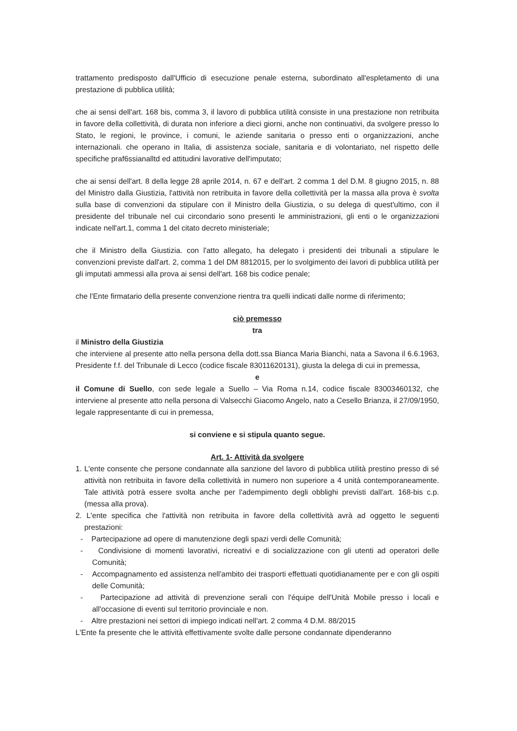trattamento predisposto dall'Ufficio di esecuzione penale esterna, subordinato all'espletamento di una prestazione di pubblica utilità;
che ai sensi dell'art. 168 bis, comma 3, il lavoro di pubblica utilità consiste in una prestazione non retribuita in favore della collettività, di durata non inferiore a dieci giorni, anche non continuativi, da svolgere presso lo Stato, le regioni, le province, i comuni, le aziende sanitaria o presso enti o organizzazioni, anche internazionali. che operano in Italia, di assistenza sociale, sanitaria e di volontariato, nel rispetto delle specifiche praf6ssianalltd ed attitudini lavorative dell'imputato;
che ai sensi dell'art. 8 della legge 28 aprile 2014, n. 67 e dell'art. 2 comma 1 del D.M. 8 giugno 2015, n. 88 del Ministro dalla Giustizia, l'attività non retribuita in favore della collettività per la massa alla prova è svolta sulla base di convenzioni da stipulare con il Ministro della Giustizia, o su delega di quest'ultimo, con il presidente del tribunale nel cui circondario sono presenti le amministrazioni, gli enti o le organizzazioni indicate nell'art.1, comma 1 del citato decreto ministeriale;
che il Ministro della Giustizia. con l'atto allegato, ha delegato i presidenti dei tribunali a stipulare le convenzioni previste dall'art. 2, comma 1 del DM 8812015, per lo svolgimento dei lavori di pubblica utilità per gli imputati ammessi alla prova ai sensi dell'art. 168 bis codice penale;
che l'Ente firmatario della presente convenzione rientra tra quelli indicati dalle norme di riferimento;
ciò premesso
tra
il Ministro della Giustizia
che interviene al presente atto nella persona della dott.ssa Bianca Maria Bianchi, nata a Savona il 6.6.1963, Presidente f.f. del Tribunale di Lecco (codice fiscale 83011620131), giusta la delega di cui in premessa,
e
il Comune di Suello, con sede legale a Suello – Via Roma n.14, codice fiscale 83003460132, che interviene al presente atto nella persona di Valsecchi Giacomo Angelo, nato a Cesello Brianza, il 27/09/1950, legale rappresentante di cui in premessa,
si conviene e si stipula quanto segue.
Art. 1- Attività da svolgere
1. L'ente consente che persone condannate alla sanzione del lavoro di pubblica utilità prestino presso di sé attività non retribuita in favore della collettività in numero non superiore a 4 unità contemporaneamente. Tale attività potrà essere svolta anche per l'adempimento degli obblighi previsti dall'art. 168-bis c.p. (messa alla prova).
2. L'ente specifica che l'attività non retribuita in favore della collettività avrà ad oggetto le seguenti prestazioni:
- Partecipazione ad opere di manutenzione degli spazi verdi delle Comunità;
- Condivisione di momenti lavorativi, ricreativi e di socializzazione con gli utenti ad operatori delle Comunità;
- Accompagnamento ed assistenza nell'ambito dei trasporti effettuati quotidianamente per e con gli ospiti delle Comunità;
- Partecipazione ad attività di prevenzione serali con l'équipe dell'Unità Mobile presso i locali e all'occasione di eventi sul territorio provinciale e non.
- Altre prestazioni nei settori di impiego indicati nell'art. 2 comma 4 D.M. 88/2015
L'Ente fa presente che le attività effettivamente svolte dalle persone condannate dipenderanno